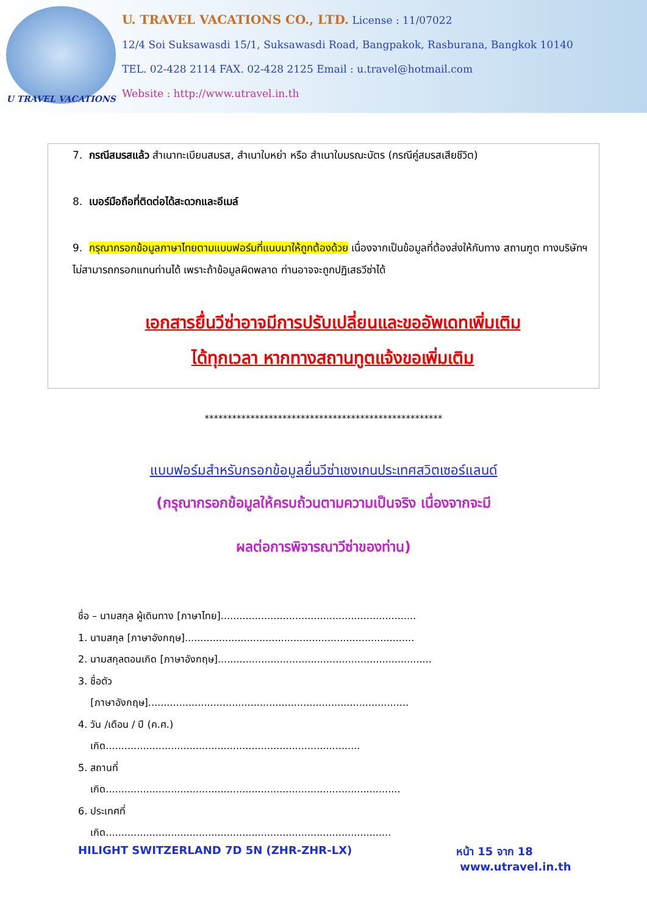U TRAVEL VACATIONS
U. TRAVEL VACATIONS CO., LTD. License : 11/07022
12/4 Soi Suksawasdi 15/1, Suksawasdi Road, Bangpakok, Rasburana, Bangkok 10140
TEL. 02-428 2114 FAX. 02-428 2125 Email : u.travel@hotmail.com
Website : http://www.utravel.in.th
7. กรณีสมรสแล้ว สำเนาทะเบียนสมรส, สำเนาใบหย่า หรือ สำเนาใบมรณะบัตร (กรณีคู่สมรสเสียชีวิต)
8. เบอร์มือถือที่ติดต่อได้สะดวกและอีเมล์
9. กรุณากรอกข้อมูลภาษาไทยตามแบบฟอร์มที่แนบมาให้ถูกต้องด้วย เนื่องจากเป็นข้อมูลที่ต้องส่งให้กับทาง สถานฑูต ทางบริษัทฯ ไม่สามารถกรอกแทนท่านได้ เพราะถ้าข้อมูลผิดพลาด ท่านอาจจะถูกปฏิเสธวีซ่าได้
เอกสารยื่นวีซ่าอาจมีการปรับเปลี่ยนและขออัพเดทเพิ่มเติม
ได้ทุกเวลา หากทางสถานทูตแจ้งขอเพิ่มเติม
****************************************************
แบบฟอร์มสำหรับกรอกข้อมูลยื่นวีซ่าเชงเกนประเทศสวิตเซอร์แลนด์
(กรุณากรอกข้อมูลให้ครบถ้วนตามความเป็นจริง เนื่องจากจะมี
ผลต่อการพิจารณาวีซ่าของท่าน)
ชื่อ – นามสกุล ผู้เดินทาง [ภาษาไทย]...............................................................
1. นามสกุล [ภาษาอังกฤษ]..........................................................................
2. นามสกุลตอนเกิด [ภาษาอังกฤษ].....................................................................
3. ชื่อตัว
[ภาษาอังกฤษ]....................................................................................
4. วัน /เดือน / ปี (ค.ศ.)
เกิด..................................................................................
5. สถานที่
เกิด...............................................................................................
6. ประเทศที่
เกิด............................................................................................
HILIGHT SWITZERLAND 7D 5N (ZHR-ZHR-LX) หน้า 15 จาก 18
www.utravel.in.th